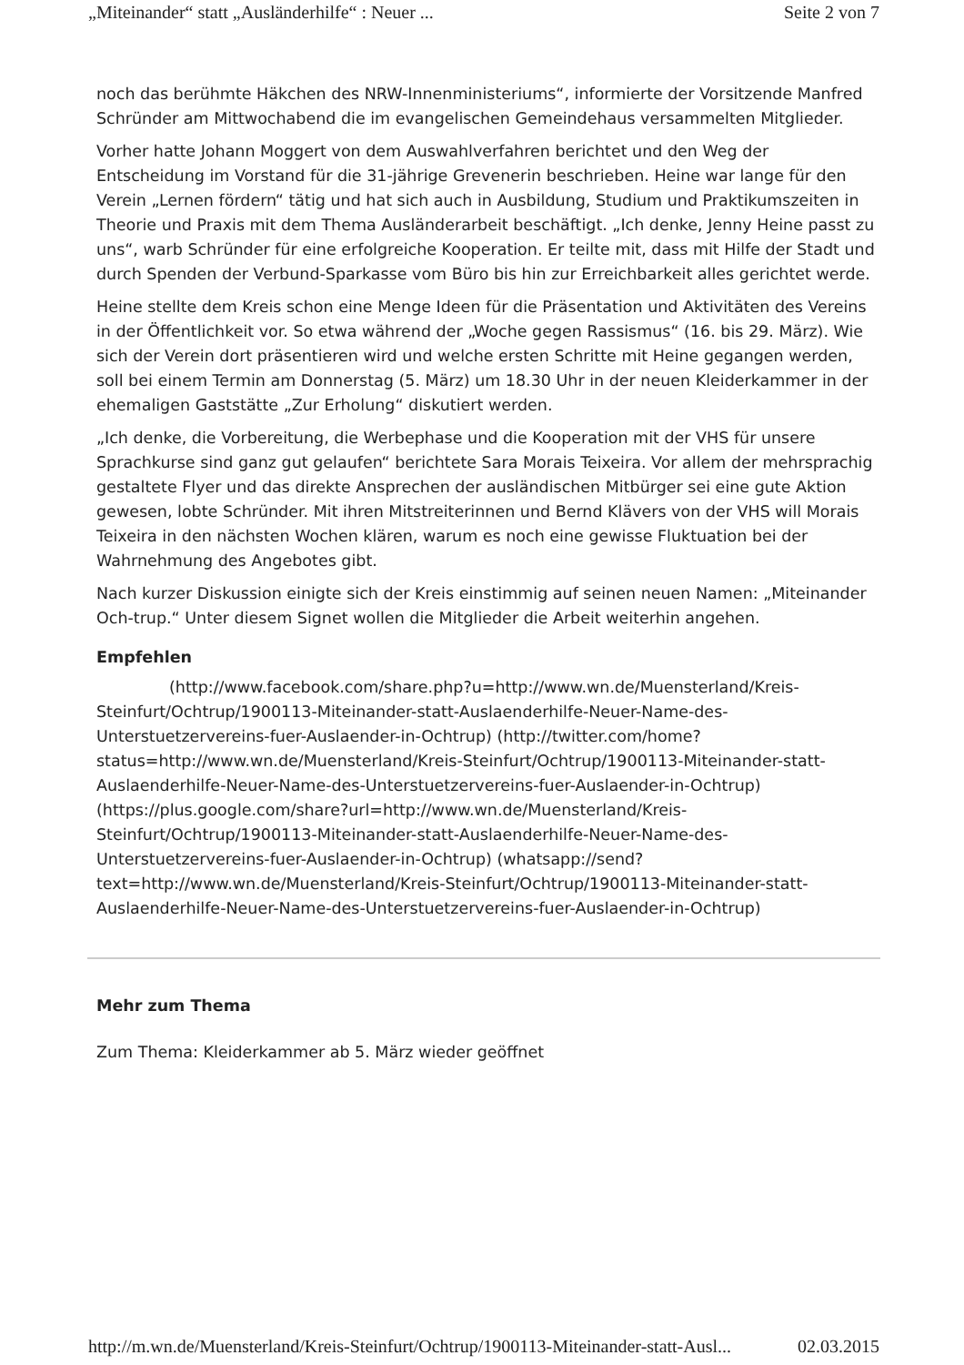„Miteinander“ statt „Ausländerhilfe“ : Neuer ... Seite 2 von 7
noch das berühmte Häkchen des NRW-Innenministeriums“, informierte der Vorsitzende Manfred Schründer am Mittwochabend die im evangelischen Gemeindehaus versammelten Mitglieder.
Vorher hatte Johann Moggert von dem Auswahlverfahren berichtet und den Weg der Entscheidung im Vorstand für die 31-jährige Grevenerin beschrieben. Heine war lange für den Verein „Lernen fördern“ tätig und hat sich auch in Ausbildung, Studium und Praktikumszeiten in Theorie und Praxis mit dem Thema Ausländerarbeit beschäftigt. „Ich denke, Jenny Heine passt zu uns“, warb Schründer für eine erfolgreiche Kooperation. Er teilte mit, dass mit Hilfe der Stadt und durch Spenden der Verbund-Sparkasse vom Büro bis hin zur Erreichbarkeit alles gerichtet werde.
Heine stellte dem Kreis schon eine Menge Ideen für die Präsentation und Aktivitäten des Vereins in der Öffentlichkeit vor. So etwa während der „Woche gegen Rassismus“ (16. bis 29. März). Wie sich der Verein dort präsentieren wird und welche ersten Schritte mit Heine gegangen werden, soll bei einem Termin am Donnerstag (5. März) um 18.30 Uhr in der neuen Kleiderkammer in der ehemaligen Gaststätte „Zur Erholung“ diskutiert werden.
„Ich denke, die Vorbereitung, die Werbephase und die Kooperation mit der VHS für unsere Sprachkurse sind ganz gut gelaufen“ berichtete Sara Morais Teixeira. Vor allem der mehrsprachig gestaltete Flyer und das direkte Ansprechen der ausländischen Mitbürger sei eine gute Aktion gewesen, lobte Schründer. Mit ihren Mitstreiterinnen und Bernd Klävers von der VHS will Morais Teixeira in den nächsten Wochen klären, warum es noch eine gewisse Fluktuation bei der Wahrnehmung des Angebotes gibt.
Nach kurzer Diskussion einigte sich der Kreis einstimmig auf seinen neuen Namen: „Miteinander Och-trup.“ Unter diesem Signet wollen die Mitglieder die Arbeit weiterhin angehen.
Empfehlen
(http://www.facebook.com/share.php?u=http://www.wn.de/Muensterland/Kreis-Steinfurt/Ochtrup/1900113-Miteinander-statt-Auslaenderhilfe-Neuer-Name-des-Unterstuetzervereins-fuer-Auslaender-in-Ochtrup) (http://twitter.com/home?status=http://www.wn.de/Muensterland/Kreis-Steinfurt/Ochtrup/1900113-Miteinander-statt-Auslaenderhilfe-Neuer-Name-des-Unterstuetzervereins-fuer-Auslaender-in-Ochtrup) (https://plus.google.com/share?url=http://www.wn.de/Muensterland/Kreis-Steinfurt/Ochtrup/1900113-Miteinander-statt-Auslaenderhilfe-Neuer-Name-des-Unterstuetzervereins-fuer-Auslaender-in-Ochtrup) (whatsapp://send?text=http://www.wn.de/Muensterland/Kreis-Steinfurt/Ochtrup/1900113-Miteinander-statt-Auslaenderhilfe-Neuer-Name-des-Unterstuetzervereins-fuer-Auslaender-in-Ochtrup)
Mehr zum Thema
Zum Thema: Kleiderkammer ab 5. März wieder geöffnet
http://m.wn.de/Muensterland/Kreis-Steinfurt/Ochtrup/1900113-Miteinander-statt-Ausl... 02.03.2015